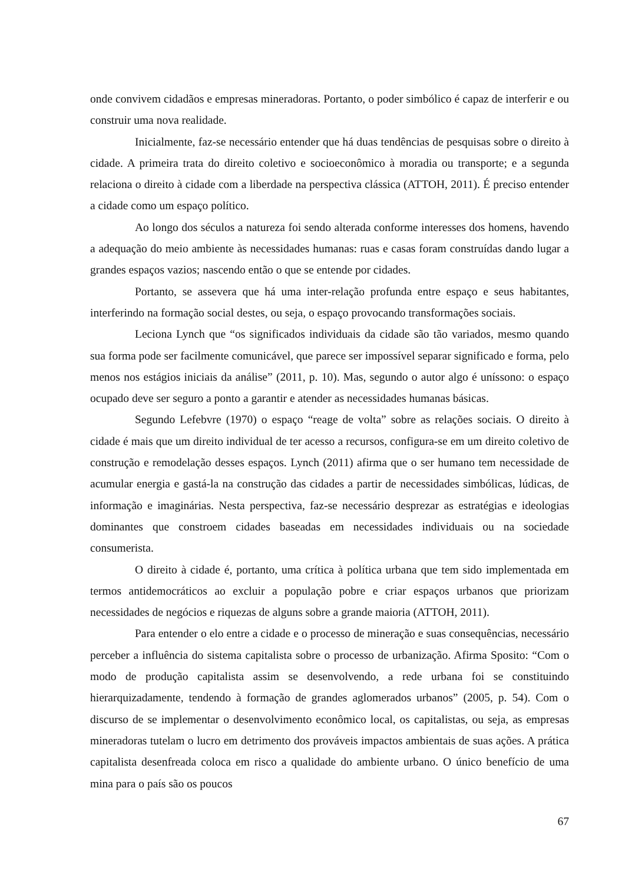onde convivem cidadãos e empresas mineradoras. Portanto, o poder simbólico é capaz de interferir e ou construir uma nova realidade.
Inicialmente, faz-se necessário entender que há duas tendências de pesquisas sobre o direito à cidade. A primeira trata do direito coletivo e socioeconômico à moradia ou transporte; e a segunda relaciona o direito à cidade com a liberdade na perspectiva clássica (ATTOH, 2011). É preciso entender a cidade como um espaço político.
Ao longo dos séculos a natureza foi sendo alterada conforme interesses dos homens, havendo a adequação do meio ambiente às necessidades humanas: ruas e casas foram construídas dando lugar a grandes espaços vazios; nascendo então o que se entende por cidades.
Portanto, se assevera que há uma inter-relação profunda entre espaço e seus habitantes, interferindo na formação social destes, ou seja, o espaço provocando transformações sociais.
Leciona Lynch que “os significados individuais da cidade são tão variados, mesmo quando sua forma pode ser facilmente comunicável, que parece ser impossível separar significado e forma, pelo menos nos estágios iniciais da análise” (2011, p. 10). Mas, segundo o autor algo é uníssono: o espaço ocupado deve ser seguro a ponto a garantir e atender as necessidades humanas básicas.
Segundo Lefebvre (1970) o espaço “reage de volta” sobre as relações sociais. O direito à cidade é mais que um direito individual de ter acesso a recursos, configura-se em um direito coletivo de construção e remodelação desses espaços. Lynch (2011) afirma que o ser humano tem necessidade de acumular energia e gastá-la na construção das cidades a partir de necessidades simbólicas, lúdicas, de informação e imaginárias. Nesta perspectiva, faz-se necessário desprezar as estratégias e ideologias dominantes que constroem cidades baseadas em necessidades individuais ou na sociedade consumerista.
O direito à cidade é, portanto, uma crítica à política urbana que tem sido implementada em termos antidemocráticos ao excluir a população pobre e criar espaços urbanos que priorizam necessidades de negócios e riquezas de alguns sobre a grande maioria (ATTOH, 2011).
Para entender o elo entre a cidade e o processo de mineração e suas consequências, necessário perceber a influência do sistema capitalista sobre o processo de urbanização. Afirma Sposito: “Com o modo de produção capitalista assim se desenvolvendo, a rede urbana foi se constituindo hierarquizadamente, tendendo à formação de grandes aglomerados urbanos” (2005, p. 54). Com o discurso de se implementar o desenvolvimento econômico local, os capitalistas, ou seja, as empresas mineradoras tutelam o lucro em detrimento dos prováveis impactos ambientais de suas ações. A prática capitalista desenfreada coloca em risco a qualidade do ambiente urbano. O único benefício de uma mina para o país são os poucos
67